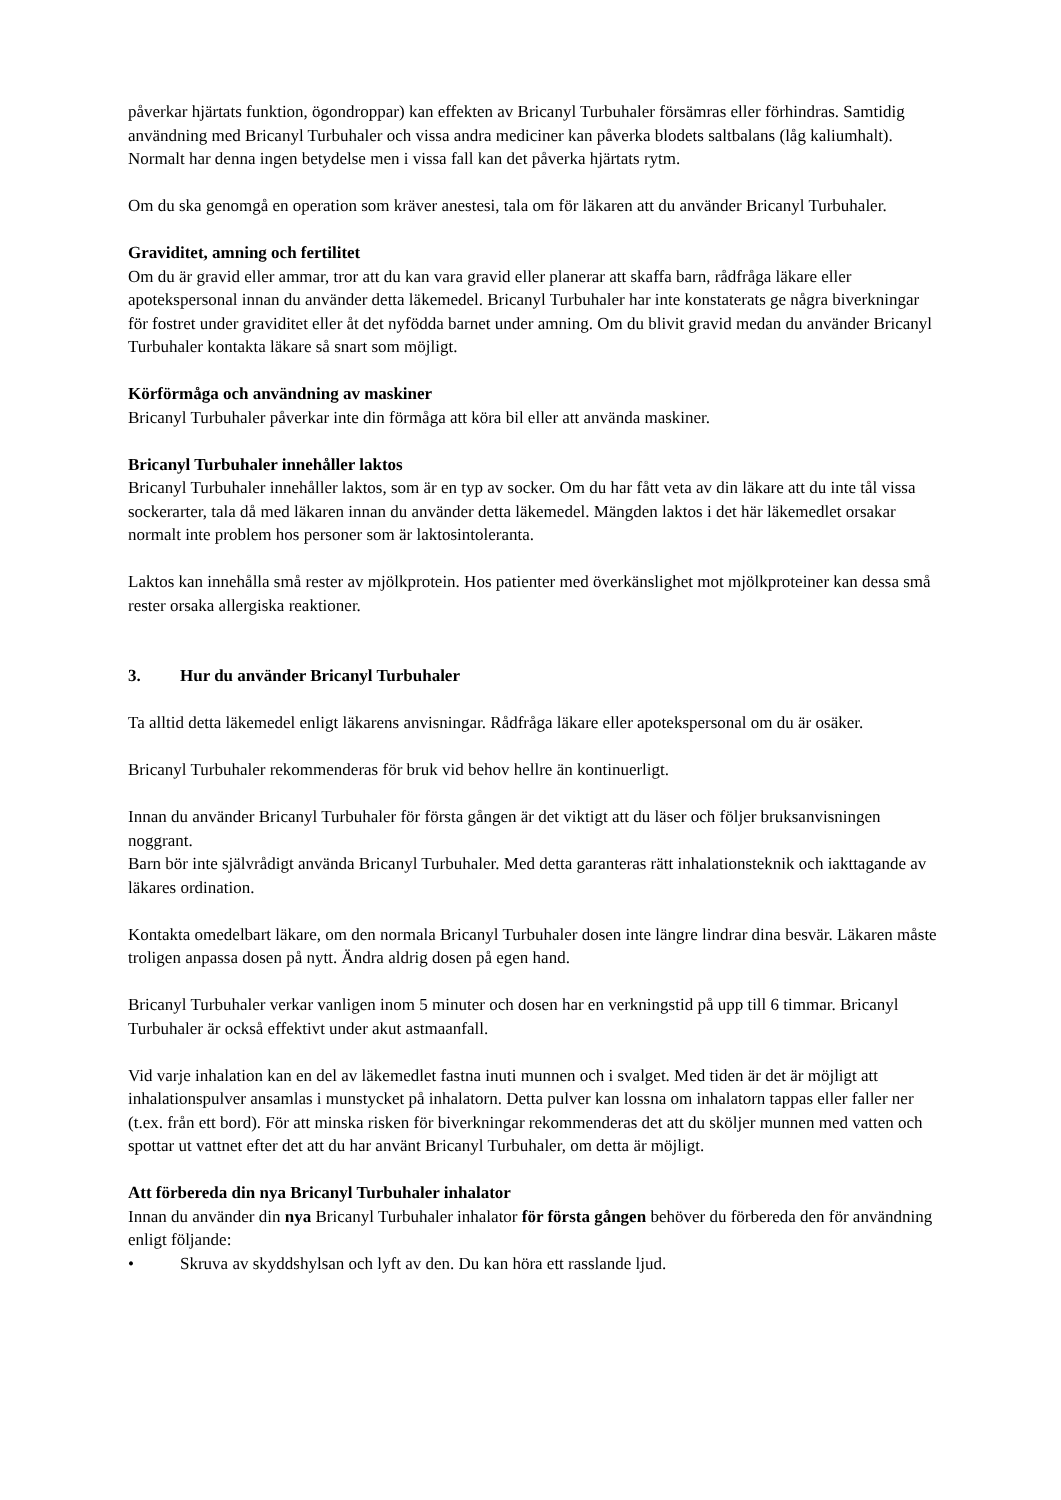påverkar hjärtats funktion, ögondroppar) kan effekten av Bricanyl Turbuhaler försämras eller förhindras. Samtidig användning med Bricanyl Turbuhaler och vissa andra mediciner kan påverka blodets saltbalans (låg kaliumhalt). Normalt har denna ingen betydelse men i vissa fall kan det påverka hjärtats rytm.
Om du ska genomgå en operation som kräver anestesi, tala om för läkaren att du använder Bricanyl Turbuhaler.
Graviditet, amning och fertilitet
Om du är gravid eller ammar, tror att du kan vara gravid eller planerar att skaffa barn, rådfråga läkare eller apotekspersonal innan du använder detta läkemedel. Bricanyl Turbuhaler har inte konstaterats ge några biverkningar för fostret under graviditet eller åt det nyfödda barnet under amning. Om du blivit gravid medan du använder Bricanyl Turbuhaler kontakta läkare så snart som möjligt.
Körförmåga och användning av maskiner
Bricanyl Turbuhaler påverkar inte din förmåga att köra bil eller att använda maskiner.
Bricanyl Turbuhaler innehåller laktos
Bricanyl Turbuhaler innehåller laktos, som är en typ av socker. Om du har fått veta av din läkare att du inte tål vissa sockerarter, tala då med läkaren innan du använder detta läkemedel. Mängden laktos i det här läkemedlet orsakar normalt inte problem hos personer som är laktosintoleranta.
Laktos kan innehålla små rester av mjölkprotein. Hos patienter med överkänslighet mot mjölkproteiner kan dessa små rester orsaka allergiska reaktioner.
3. Hur du använder Bricanyl Turbuhaler
Ta alltid detta läkemedel enligt läkarens anvisningar. Rådfråga läkare eller apotekspersonal om du är osäker.
Bricanyl Turbuhaler rekommenderas för bruk vid behov hellre än kontinuerligt.
Innan du använder Bricanyl Turbuhaler för första gången är det viktigt att du läser och följer bruksanvisningen noggrant.
Barn bör inte självrådigt använda Bricanyl Turbuhaler. Med detta garanteras rätt inhalationsteknik och iakttagande av läkares ordination.
Kontakta omedelbart läkare, om den normala Bricanyl Turbuhaler dosen inte längre lindrar dina besvär. Läkaren måste troligen anpassa dosen på nytt. Ändra aldrig dosen på egen hand.
Bricanyl Turbuhaler verkar vanligen inom 5 minuter och dosen har en verkningstid på upp till 6 timmar. Bricanyl Turbuhaler är också effektivt under akut astmaanfall.
Vid varje inhalation kan en del av läkemedlet fastna inuti munnen och i svalget. Med tiden är det är möjligt att inhalationspulver ansamlas i munstycket på inhalatorn. Detta pulver kan lossna om inhalatorn tappas eller faller ner (t.ex. från ett bord). För att minska risken för biverkningar rekommenderas det att du sköljer munnen med vatten och spottar ut vattnet efter det att du har använt Bricanyl Turbuhaler, om detta är möjligt.
Att förbereda din nya Bricanyl Turbuhaler inhalator
Innan du använder din nya Bricanyl Turbuhaler inhalator för första gången behöver du förbereda den för användning enligt följande:
• Skruva av skyddshylsan och lyft av den. Du kan höra ett rasslande ljud.